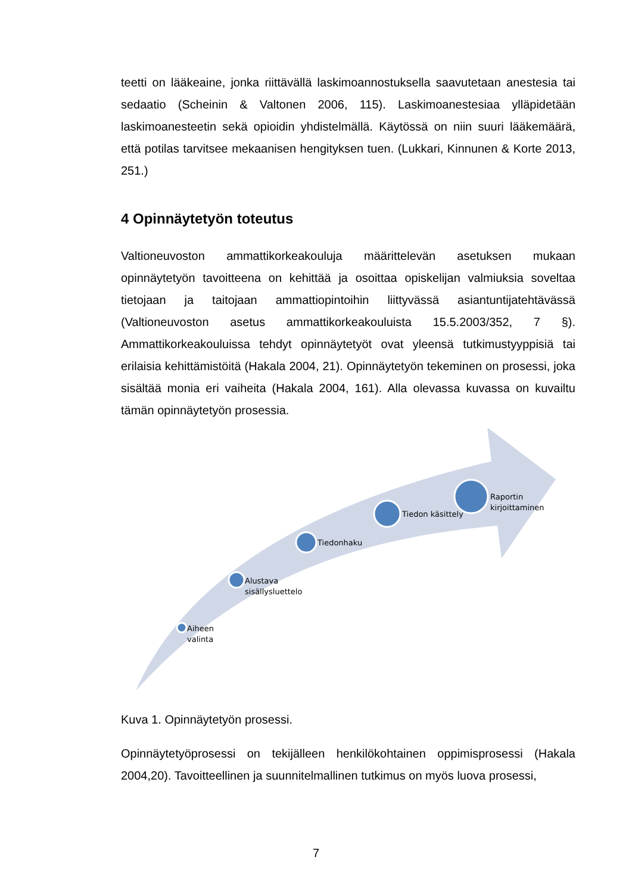teetti on lääkeaine, jonka riittävällä laskimoannostuksella saavutetaan anestesia tai sedaatio (Scheinin & Valtonen 2006, 115). Laskimoanestesiaa ylläpidetään laskimoanesteetin sekä opioidin yhdistelmällä. Käytössä on niin suuri lääkemäärä, että potilas tarvitsee mekaanisen hengityksen tuen. (Lukkari, Kinnunen & Korte 2013, 251.)
4 Opinnäytetyön toteutus
Valtioneuvoston ammattikorkeakouluja määrittelevän asetuksen mukaan opinnäytetyön tavoitteena on kehittää ja osoittaa opiskelijan valmiuksia soveltaa tietojaan ja taitojaan ammattiopintoihin liittyvässä asiantuntijatehtävässä (Valtioneuvoston asetus ammattikorkeakouluista 15.5.2003/352, 7 §). Ammattikorkeakouluissa tehdyt opinnäytetyöt ovat yleensä tutkimustyyppisiä tai erilaisia kehittämistöitä (Hakala 2004, 21). Opinnäytetyön tekeminen on prosessi, joka sisältää monia eri vaiheita (Hakala 2004, 161). Alla olevassa kuvassa on kuvailtu tämän opinnäytetyön prosessia.
Aiheen
valinta
Alustava
sisällysluettelo
Tiedonhaku
Tiedon käsittely
Raportin
kirjoittaminen
Kuva 1. Opinnäytetyön prosessi.
Opinnäytetyöprosessi on tekijälleen henkilökohtainen oppimisprosessi (Hakala 2004,20). Tavoitteellinen ja suunnitelmallinen tutkimus on myös luova prosessi,
7